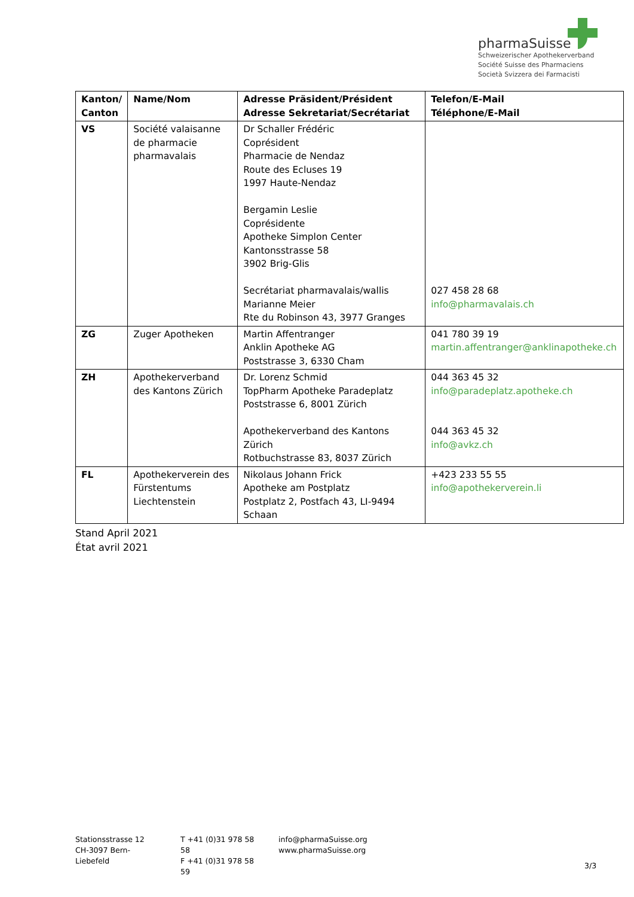pharmaSuisse
Schweizerischer Apothekerverband
Société Suisse des Pharmaciens
Società Svizzera dei Farmacisti
| Kanton/ Canton | Name/Nom | Adresse Präsident/Président Adresse Sekretariat/Secrétariat | Telefon/E-Mail Téléphone/E-Mail |
| --- | --- | --- | --- |
| VS | Société valaisanne de pharmacie pharmavalais | Dr Schaller Frédéric Coprésident Pharmacie de Nendaz Route des Ecluses 19 1997 Haute-Nendaz Bergamin Leslie Coprésidente Apotheke Simplon Center Kantonsstrasse 58 3902 Brig-Glis Secrétariat pharmavalais/wallis Marianne Meier Rte du Robinson 43, 3977 Granges | 027 458 28 68 info@pharmavalais.ch |
| ZG | Zuger Apotheken | Martin Affentranger Anklin Apotheke AG Poststrasse 3, 6330 Cham | 041 780 39 19 martin.affentranger@anklinapotheke.ch |
| ZH | Apothekerverband des Kantons Zürich | Dr. Lorenz Schmid TopPharm Apotheke Paradeplatz Poststrasse 6, 8001 Zürich Apothekerverband des Kantons Zürich Rotbuchstrasse 83, 8037 Zürich | 044 363 45 32 info@paradeplatz.apotheke.ch 044 363 45 32 info@avkz.ch |
| FL | Apothekerverein des Fürstentums Liechtenstein | Nikolaus Johann Frick Apotheke am Postplatz Postplatz 2, Postfach 43, LI-9494 Schaan | +423 233 55 55 info@apothekerverein.li |
Stand April 2021
État avril 2021
Stationsstrasse 12
CH-3097 Bern-Liebefeld
T +41 (0)31 978 58 58
F +41 (0)31 978 58 59
info@pharmaSuisse.org
www.pharmaSuisse.org
3/3